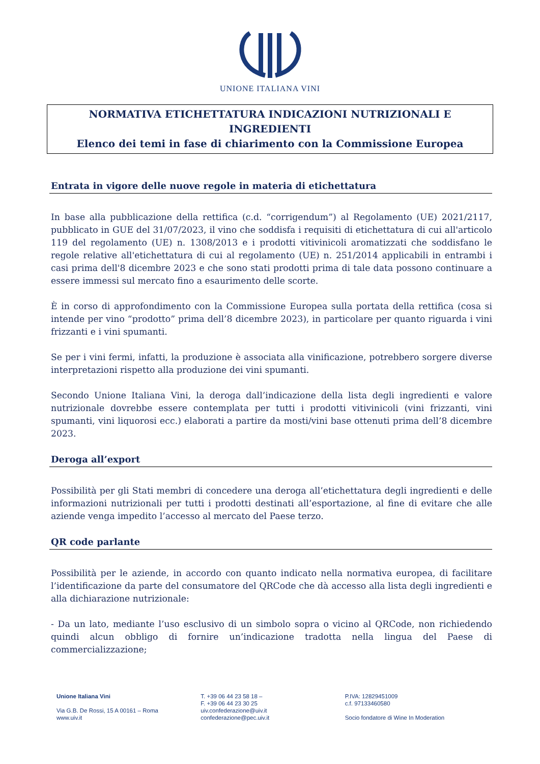UNIONE ITALIANA VINI
NORMATIVA ETICHETTATURA INDICAZIONI NUTRIZIONALI E
INGREDIENTI
Elenco dei temi in fase di chiarimento con la Commissione Europea
Entrata in vigore delle nuove regole in materia di etichettatura
In base alla pubblicazione della rettifica (c.d. “corrigendum”) al Regolamento (UE) 2021/2117, pubblicato in GUE del 31/07/2023, il vino che soddisfa i requisiti di etichettatura di cui all'articolo 119 del regolamento (UE) n. 1308/2013 e i prodotti vitivinicoli aromatizzati che soddisfano le regole relative all'etichettatura di cui al regolamento (UE) n. 251/2014 applicabili in entrambi i casi prima dell'8 dicembre 2023 e che sono stati prodotti prima di tale data possono continuare a essere immessi sul mercato fino a esaurimento delle scorte.
È in corso di approfondimento con la Commissione Europea sulla portata della rettifica (cosa si intende per vino “prodotto” prima dell’8 dicembre 2023), in particolare per quanto riguarda i vini frizzanti e i vini spumanti.
Se per i vini fermi, infatti, la produzione è associata alla vinificazione, potrebbero sorgere diverse interpretazioni rispetto alla produzione dei vini spumanti.
Secondo Unione Italiana Vini, la deroga dall’indicazione della lista degli ingredienti e valore nutrizionale dovrebbe essere contemplata per tutti i prodotti vitivinicoli (vini frizzanti, vini spumanti, vini liquorosi ecc.) elaborati a partire da mosti/vini base ottenuti prima dell’8 dicembre 2023.
Deroga all’export
Possibilità per gli Stati membri di concedere una deroga all’etichettatura degli ingredienti e delle informazioni nutrizionali per tutti i prodotti destinati all’esportazione, al fine di evitare che alle aziende venga impedito l’accesso al mercato del Paese terzo.
QR code parlante
Possibilità per le aziende, in accordo con quanto indicato nella normativa europea, di facilitare l’identificazione da parte del consumatore del QRCode che dà accesso alla lista degli ingredienti e alla dichiarazione nutrizionale:
- Da un lato, mediante l’uso esclusivo di un simbolo sopra o vicino al QRCode, non richiedendo quindi alcun obbligo di fornire un’indicazione tradotta nella lingua del Paese di commercializzazione;
Unione Italiana Vini
Via G.B. De Rossi, 15 A 00161 – Roma
www.uiv.it
T. +39 06 44 23 58 18 –
F. +39 06 44 23 30 25
uiv.confederazione@uiv.it
confederazione@pec.uiv.it
P.IVA: 12829451009
c.f. 97133460580
Socio fondatore di Wine In Moderation